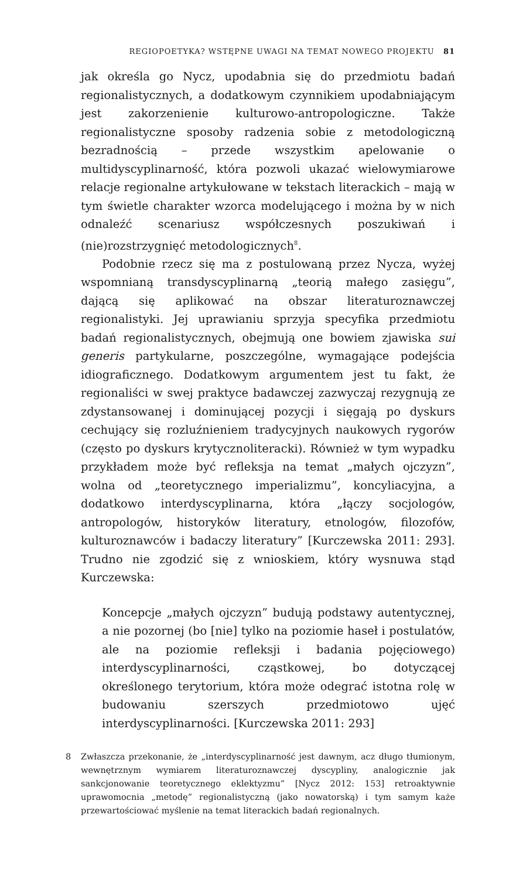REGIOPOETYKA? WSTĘPNE UWAGI NA TEMAT NOWEGO PROJEKTU 81
jak określa go Nycz, upodabnia się do przedmiotu badań regionalistycznych, a dodatkowym czynnikiem upodabniającym jest zakorzenienie kulturowo-antropologiczne. Także regionalistyczne sposoby radzenia sobie z metodologiczną bezradnością – przede wszystkim apelowanie o multidyscyplinarność, która pozwoli ukazać wielowymiarowe relacje regionalne artykułowane w tekstach literackich – mają w tym świetle charakter wzorca modelującego i można by w nich odnaleźć scenariusz współczesnych poszukiwań i (nie)rozstrzygnięć metodologicznych<sup>8</sup>.
Podobnie rzecz się ma z postulowaną przez Nycza, wyżej wspomnianą transdyscyplinarną „teorią małego zasięgu”, dającą się aplikować na obszar literaturoznawczej regionalistyki. Jej uprawianiu sprzyja specyfika przedmiotu badań regionalistycznych, obejmują one bowiem zjawiska sui generis partykularne, poszczególne, wymagające podejścia idiograficznego. Dodatkowym argumentem jest tu fakt, że regionaliści w swej praktyce badawczej zazwyczaj rezygnują ze zdystansowanej i dominującej pozycji i sięgają po dyskurs cechujący się rozluźnieniem tradycyjnych naukowych rygorów (często po dyskurs krytycznoliteracki). Również w tym wypadku przykładem może być refleksja na temat „małych ojczyzn”, wolna od „teoretycznego imperializmu”, koncyliacyjna, a dodatkowo interdyscyplinarna, która „łączy socjologów, antropologów, historyków literatury, etnologów, filozofów, kulturoznawców i badaczy literatury” [Kurczewska 2011: 293]. Trudno nie zgodzić się z wnioskiem, który wysnuwa stąd Kurczewska:
Koncepcje „małych ojczyzn” budują podstawy autentycznej, a nie pozornej (bo [nie] tylko na poziomie haseł i postulatów, ale na poziomie refleksji i badania pojęciowego) interdyscyplinarności, cząstkowej, bo dotyczącej określonego terytorium, która może odegrać istotna rolę w budowaniu szerszych przedmiotowo ujęć interdyscyplinarności. [Kurczewska 2011: 293]
8 Zwłaszcza przekonanie, że „interdyscyplinarność jest dawnym, acz długo tłumionym, wewnętrznym wymiarem literaturoznawczej dyscypliny, analogicznie jak sankcjonowanie teoretycznego eklektyzmu” [Nycz 2012: 153] retroaktywnie uprawomocnia „metodę” regionalistyczną (jako nowatorską) i tym samym każe przewartościować myślenie na temat literackich badań regionalnych.